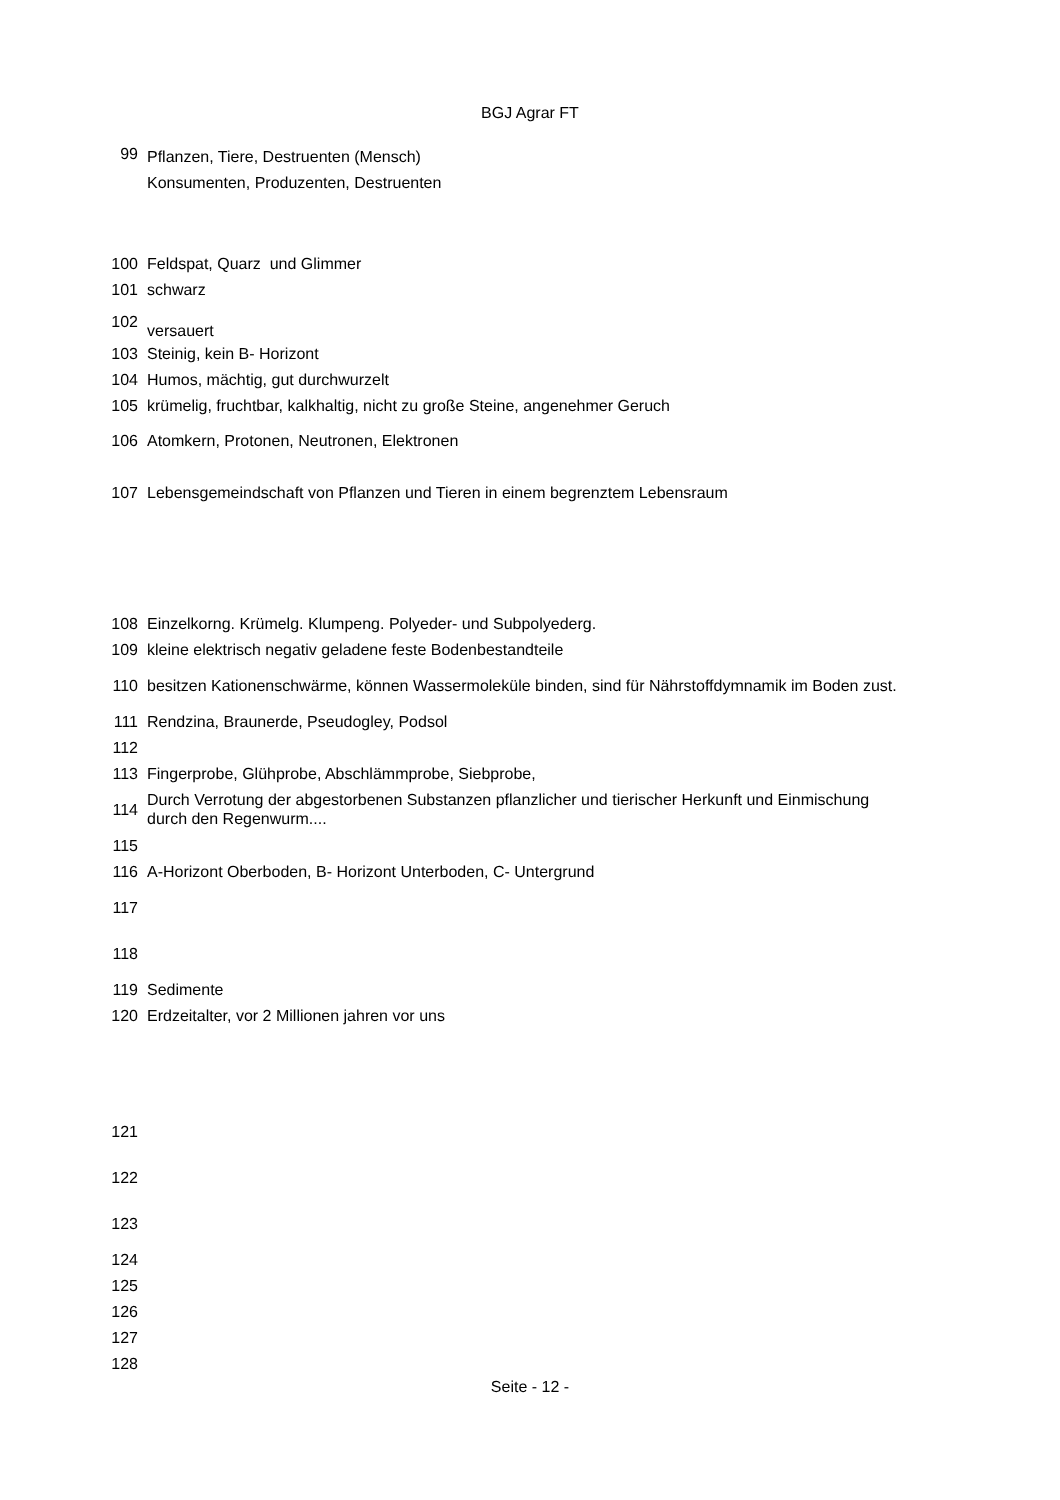BGJ Agrar FT
| 99 | Pflanzen, Tiere, Destruenten (Mensch) Konsumenten, Produzenten, Destruenten |
| 100 | Feldspat, Quarz und Glimmer |
| 101 | schwarz |
| 102 | versauert |
| 103 | Steinig, kein B- Horizont |
| 104 | Humos, mächtig, gut durchwurzelt |
| 105 | krümelig, fruchtbar, kalkhaltig, nicht zu große Steine, angenehmer Geruch |
| 106 | Atomkern, Protonen, Neutronen, Elektronen |
| 107 | Lebensgemeindschaft von Pflanzen und Tieren in einem begrenztem Lebensraum |
| 108 | Einzelkorng. Krümelg. Klumpeng. Polyeder- und Subpolyederg. |
| 109 | kleine elektrisch negativ geladene feste Bodenbestandteile |
| 110 | besitzen Kationenschwärme, können Wassermoleküle binden, sind für Nährstoffdymnamik im Boden zust. |
| 111 | Rendzina, Braunerde, Pseudogley, Podsol |
| 112 | |
| 113 | Fingerprobe, Glühprobe, Abschlämmprobe, Siebprobe, |
| 114 | Durch Verrotung der abgestorbenen Substanzen pflanzlicher und tierischer Herkunft und Einmischung durch den Regenwurm.... |
| 115 | |
| 116 | A-Horizont Oberboden, B- Horizont Unterboden, C- Untergrund |
| 117 | |
| 118 | |
| 119 | Sedimente |
| 120 | Erdzeitalter, vor 2 Millionen jahren vor uns |
| 121 | |
| 122 | |
| 123 | |
| 124 | |
| 125 | |
| 126 | |
| 127 | |
| 128 | |
Seite - 12 -